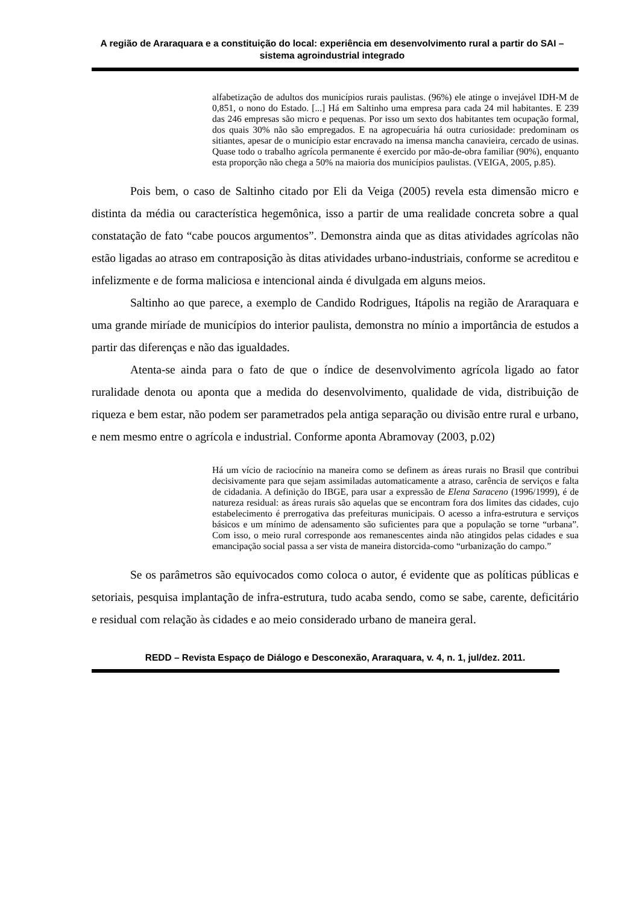A região de Araraquara e a constituição do local: experiência em desenvolvimento rural a partir do SAI – sistema agroindustrial integrado
alfabetização de adultos dos municípios rurais paulistas. (96%) ele atinge o invejável IDH-M de 0,851, o nono do Estado. [...] Há em Saltinho uma empresa para cada 24 mil habitantes. E 239 das 246 empresas são micro e pequenas. Por isso um sexto dos habitantes tem ocupação formal, dos quais 30% não são empregados. E na agropecuária há outra curiosidade: predominam os sitiantes, apesar de o município estar encravado na imensa mancha canavieira, cercado de usinas. Quase todo o trabalho agrícola permanente é exercido por mão-de-obra familiar (90%), enquanto esta proporção não chega a 50% na maioria dos municípios paulistas. (VEIGA, 2005, p.85).
Pois bem, o caso de Saltinho citado por Eli da Veiga (2005) revela esta dimensão micro e distinta da média ou característica hegemônica, isso a partir de uma realidade concreta sobre a qual constatação de fato “cabe poucos argumentos”. Demonstra ainda que as ditas atividades agrícolas não estão ligadas ao atraso em contraposição às ditas atividades urbano-industriais, conforme se acreditou e infelizmente e de forma maliciosa e intencional ainda é divulgada em alguns meios.
Saltinho ao que parece, a exemplo de Candido Rodrigues, Itápolis na região de Araraquara e uma grande miríade de municípios do interior paulista, demonstra no mínio a importância de estudos a partir das diferenças e não das igualdades.
Atenta-se ainda para o fato de que o índice de desenvolvimento agrícola ligado ao fator ruralidade denota ou aponta que a medida do desenvolvimento, qualidade de vida, distribuição de riqueza e bem estar, não podem ser parametrados pela antiga separação ou divisão entre rural e urbano, e nem mesmo entre o agrícola e industrial. Conforme aponta Abramovay (2003, p.02)
Há um vício de raciocínio na maneira como se definem as áreas rurais no Brasil que contribui decisivamente para que sejam assimiladas automaticamente a atraso, carência de serviços e falta de cidadania. A definição do IBGE, para usar a expressão de Elena Saraceno (1996/1999), é de natureza residual: as áreas rurais são aquelas que se encontram fora dos limites das cidades, cujo estabelecimento é prerrogativa das prefeituras municipais. O acesso a infra-estrutura e serviços básicos e um mínimo de adensamento são suficientes para que a população se torne “urbana”. Com isso, o meio rural corresponde aos remanescentes ainda não atingidos pelas cidades e sua emancipação social passa a ser vista de maneira distorcida-como “urbanização do campo.”
Se os parâmetros são equivocados como coloca o autor, é evidente que as políticas públicas e setoriais, pesquisa implantação de infra-estrutura, tudo acaba sendo, como se sabe, carente, deficitário e residual com relação às cidades e ao meio considerado urbano de maneira geral.
REDD – Revista Espaço de Diálogo e Desconexão, Araraquara, v. 4, n. 1, jul/dez. 2011.